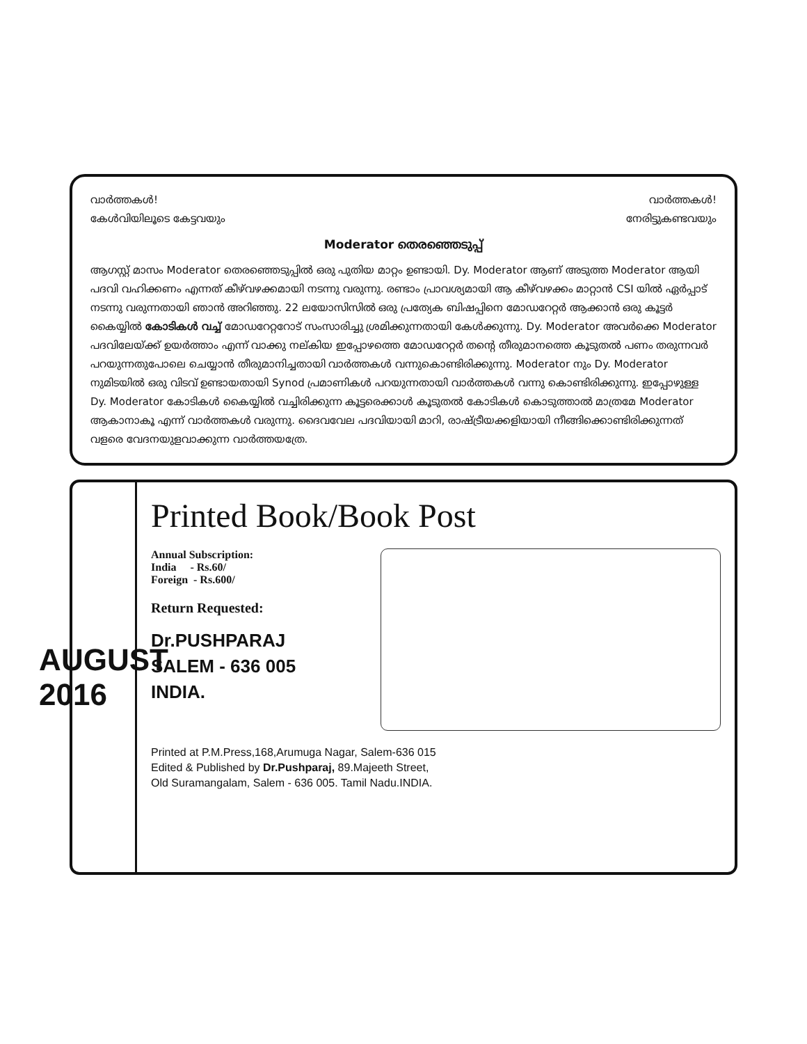വാർത്തകൾ! വാർത്തകൾ!
കേൾവിയിലൂടെ കേട്ടവയും നേരിട്ടുകണ്ടവയും
Moderator തെരഞ്ഞെടുപ്പ്
ആഗസ്റ്റ് മാസം Moderator തെരഞ്ഞെടുപ്പിൽ ഒരു പുതിയ മാറ്റം ഉണ്ടായി. Dy. Moderator ആണ് അടുത്ത Moderator ആയി പദവി വഹിക്കണം എന്നത് കീഴ്‌വഴക്കമായി നടന്നു വരുന്നു. രണ്ടാം പ്രാവശ്യമായി ആ കീഴ്‌വഴക്കം മാറ്റാൻ CSI യിൽ ഏർപ്പാട് നടന്നു വരുന്നതായി ഞാൻ അറിഞ്ഞു. 22 ലയോസിസിൽ ഒരു പ്രത്യേക ബിഷപ്പിനെ മോഡറേറ്റർ ആക്കാൻ ഒരു കൂട്ടർ കൈയ്യിൽ കോടികൾ വച്ച് മോഡറേറ്ററോട് സംസാരിച്ചു ശ്രമിക്കുന്നതായി കേൾക്കുന്നു. Dy. Moderator അവർക്കെ Moderator പദവിലേയ്ക്ക് ഉയർത്താം എന്ന് വാക്കു നല്കിയ ഇപ്പോഴത്തെ മോഡറേറ്റർ തന്റെ തീരുമാനത്തെ കൂടുതൽ പണം തരുന്നവർ പറയുന്നതുപോലെ ചെയ്യാൻ തീരുമാനിച്ചതായി വാർത്തകൾ വന്നുകൊണ്ടിരിക്കുന്നു. Moderator നും Dy. Moderator നുമിടയിൽ ഒരു വിടവ് ഉണ്ടായതായി Synod പ്രമാണികൾ പറയുന്നതായി വാർത്തകൾ വന്നു കൊണ്ടിരിക്കുന്നു. ഇപ്പോഴുള്ള Dy. Moderator കോടികൾ കൈയ്യിൽ വച്ചിരിക്കുന്ന കൂട്ടരെക്കാൾ കൂടുതൽ കോടികൾ കൊടുത്താൽ മാത്രമേ Moderator ആകാനാകൂ എന്ന് വാർത്തകൾ വരുന്നു. ദൈവവേല പദവിയായി മാറി, രാഷ്ട്രീയക്കളിയായി നീങ്ങിക്കൊണ്ടിരിക്കുന്നത് വളരെ വേദനയുളവാക്കുന്ന വാർത്തയത്രേ.
AUGUST 2016
Printed Book/Book Post
Annual Subscription:
India - Rs.60/
Foreign - Rs.600/
Return Requested:
Dr.PUSHPARAJ
SALEM - 636 005
INDIA.
Printed at P.M.Press,168,Arumuga Nagar, Salem-636 015
Edited & Published by Dr.Pushparaj, 89.Majeeth Street,
Old Suramangalam, Salem - 636 005. Tamil Nadu.INDIA.